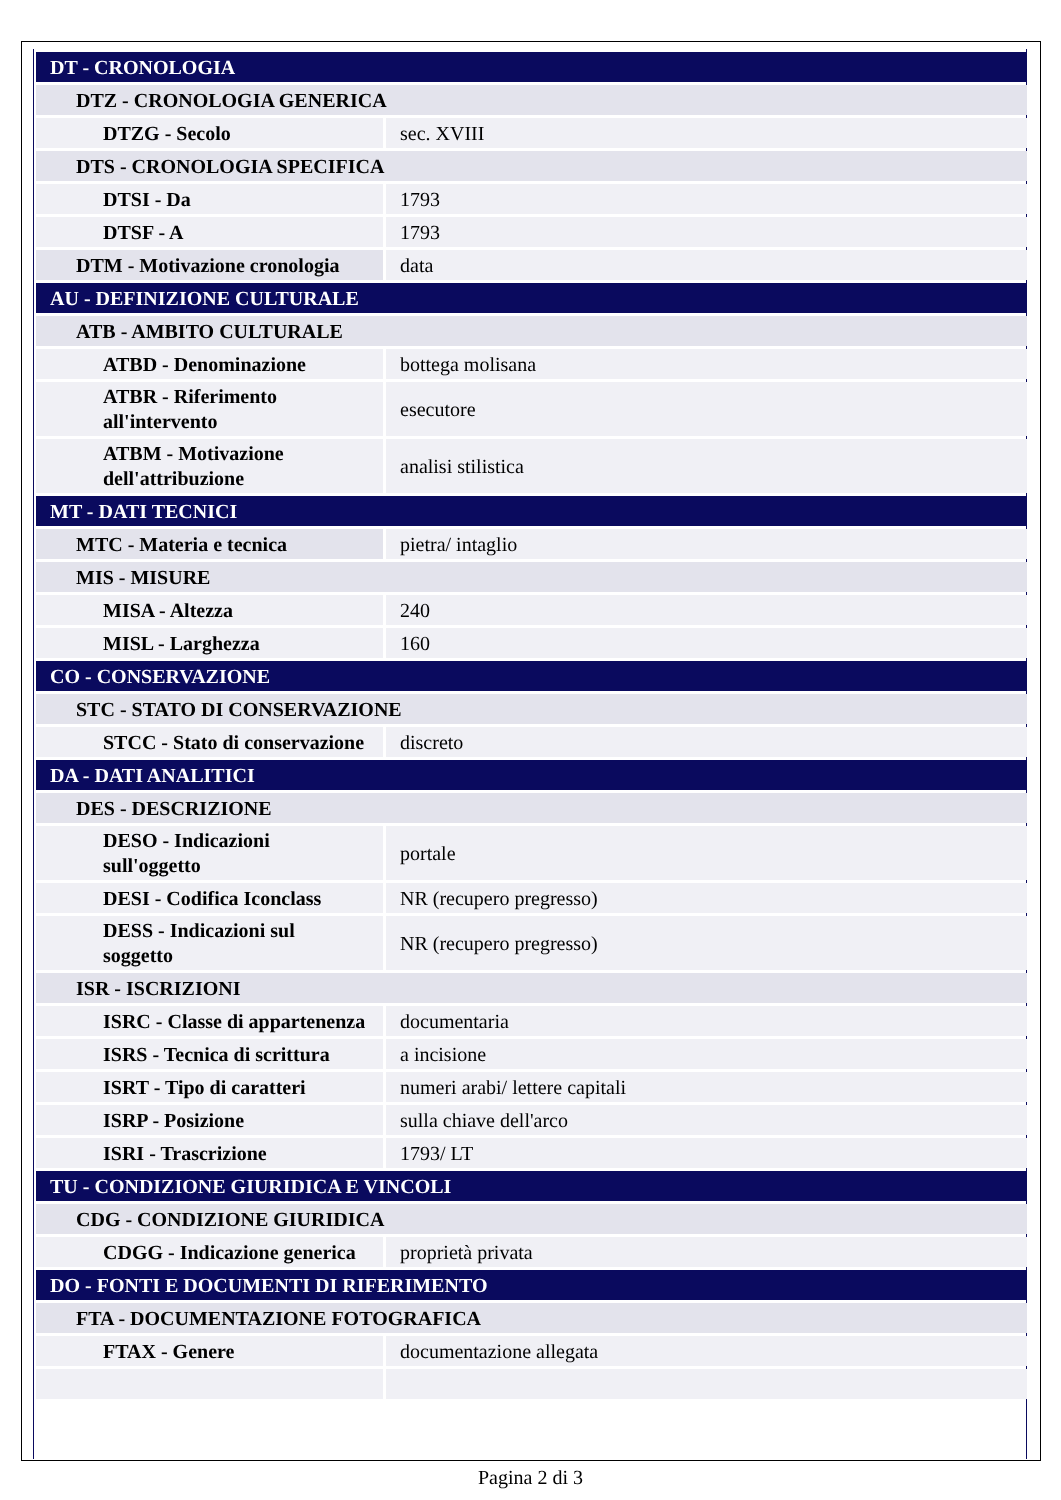| DT - CRONOLOGIA | |
| DTZ - CRONOLOGIA GENERICA | |
| DTZG - Secolo | sec. XVIII |
| DTS - CRONOLOGIA SPECIFICA | |
| DTSI - Da | 1793 |
| DTSF - A | 1793 |
| DTM - Motivazione cronologia | data |
| AU - DEFINIZIONE CULTURALE | |
| ATB - AMBITO CULTURALE | |
| ATBD - Denominazione | bottega molisana |
| ATBR - Riferimento all'intervento | esecutore |
| ATBM - Motivazione dell'attribuzione | analisi stilistica |
| MT - DATI TECNICI | |
| MTC - Materia e tecnica | pietra/ intaglio |
| MIS - MISURE | |
| MISA - Altezza | 240 |
| MISL - Larghezza | 160 |
| CO - CONSERVAZIONE | |
| STC - STATO DI CONSERVAZIONE | |
| STCC - Stato di conservazione | discreto |
| DA - DATI ANALITICI | |
| DES - DESCRIZIONE | |
| DESO - Indicazioni sull'oggetto | portale |
| DESI - Codifica Iconclass | NR (recupero pregresso) |
| DESS - Indicazioni sul soggetto | NR (recupero pregresso) |
| ISR - ISCRIZIONI | |
| ISRC - Classe di appartenenza | documentaria |
| ISRS - Tecnica di scrittura | a incisione |
| ISRT - Tipo di caratteri | numeri arabi/ lettere capitali |
| ISRP - Posizione | sulla chiave dell'arco |
| ISRI - Trascrizione | 1793/ LT |
| TU - CONDIZIONE GIURIDICA E VINCOLI | |
| CDG - CONDIZIONE GIURIDICA | |
| CDGG - Indicazione generica | proprietà privata |
| DO - FONTI E DOCUMENTI DI RIFERIMENTO | |
| FTA - DOCUMENTAZIONE FOTOGRAFICA | |
| FTAX - Genere | documentazione allegata |
Pagina 2 di 3